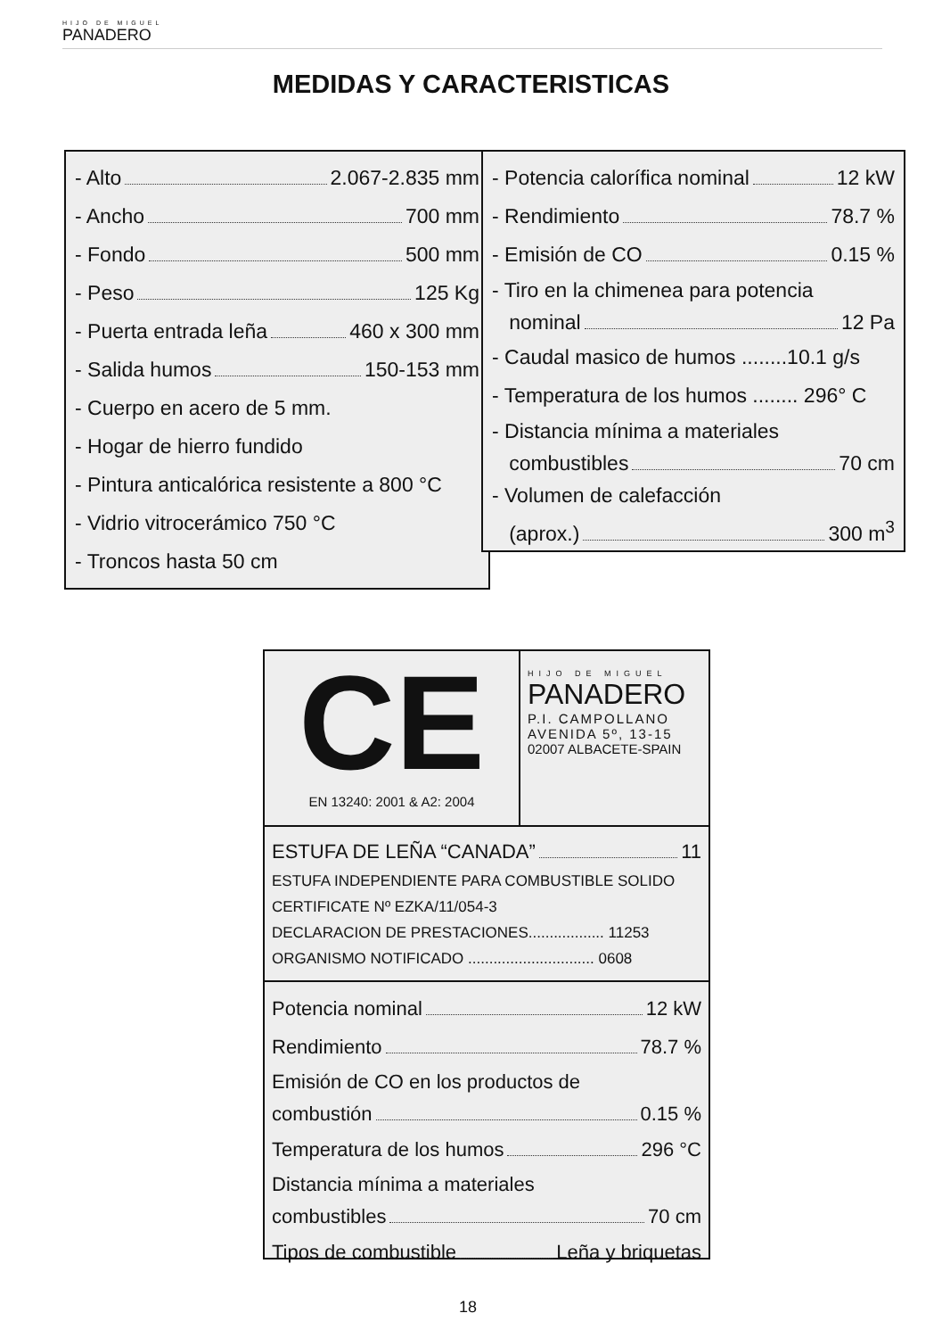HIJO DE MIGUEL
PANADERO
MEDIDAS Y CARACTERISTICAS
- Alto 2.067-2.835 mm
- Ancho 700 mm
- Fondo 500 mm
- Peso 125 Kg
- Puerta entrada leña 460 x 300 mm
- Salida humos 150-153 mm
- Cuerpo en acero de 5 mm.
- Hogar de hierro fundido
- Pintura anticalórica resistente a 800 °C
- Vidrio vitrocerámico 750 °C
- Troncos hasta 50 cm
- Potencia calorífica nominal 12 kW
- Rendimiento 78.7 %
- Emisión de CO 0.15 %
- Tiro en la chimenea para potencia
nominal 12 Pa
- Caudal masico de humos ........10.1 g/s
- Temperatura de los humos ........ 296° C
- Distancia mínima a materiales
combustibles 70 cm
- Volumen de calefacción
(aprox.) 300 m<sup>3</sup>
CE
EN 13240: 2001 & A2: 2004
HIJO DE MIGUEL
PANADERO
P.I. CAMPOLLANO
AVENIDA 5º, 13-15
02007 ALBACETE-SPAIN
ESTUFA DE LEÑA “CANADA” 11
ESTUFA INDEPENDIENTE PARA COMBUSTIBLE SOLIDO
CERTIFICATE Nº EZKA/11/054-3
DECLARACION DE PRESTACIONES.................. 11253
ORGANISMO NOTIFICADO .............................. 0608
Potencia nominal 12 kW
Rendimiento 78.7 %
Emisión de CO en los productos de
combustión 0.15 %
Temperatura de los humos 296 °C
Distancia mínima a materiales
combustibles 70 cm
Tipos de combustible Leña y briquetas
18